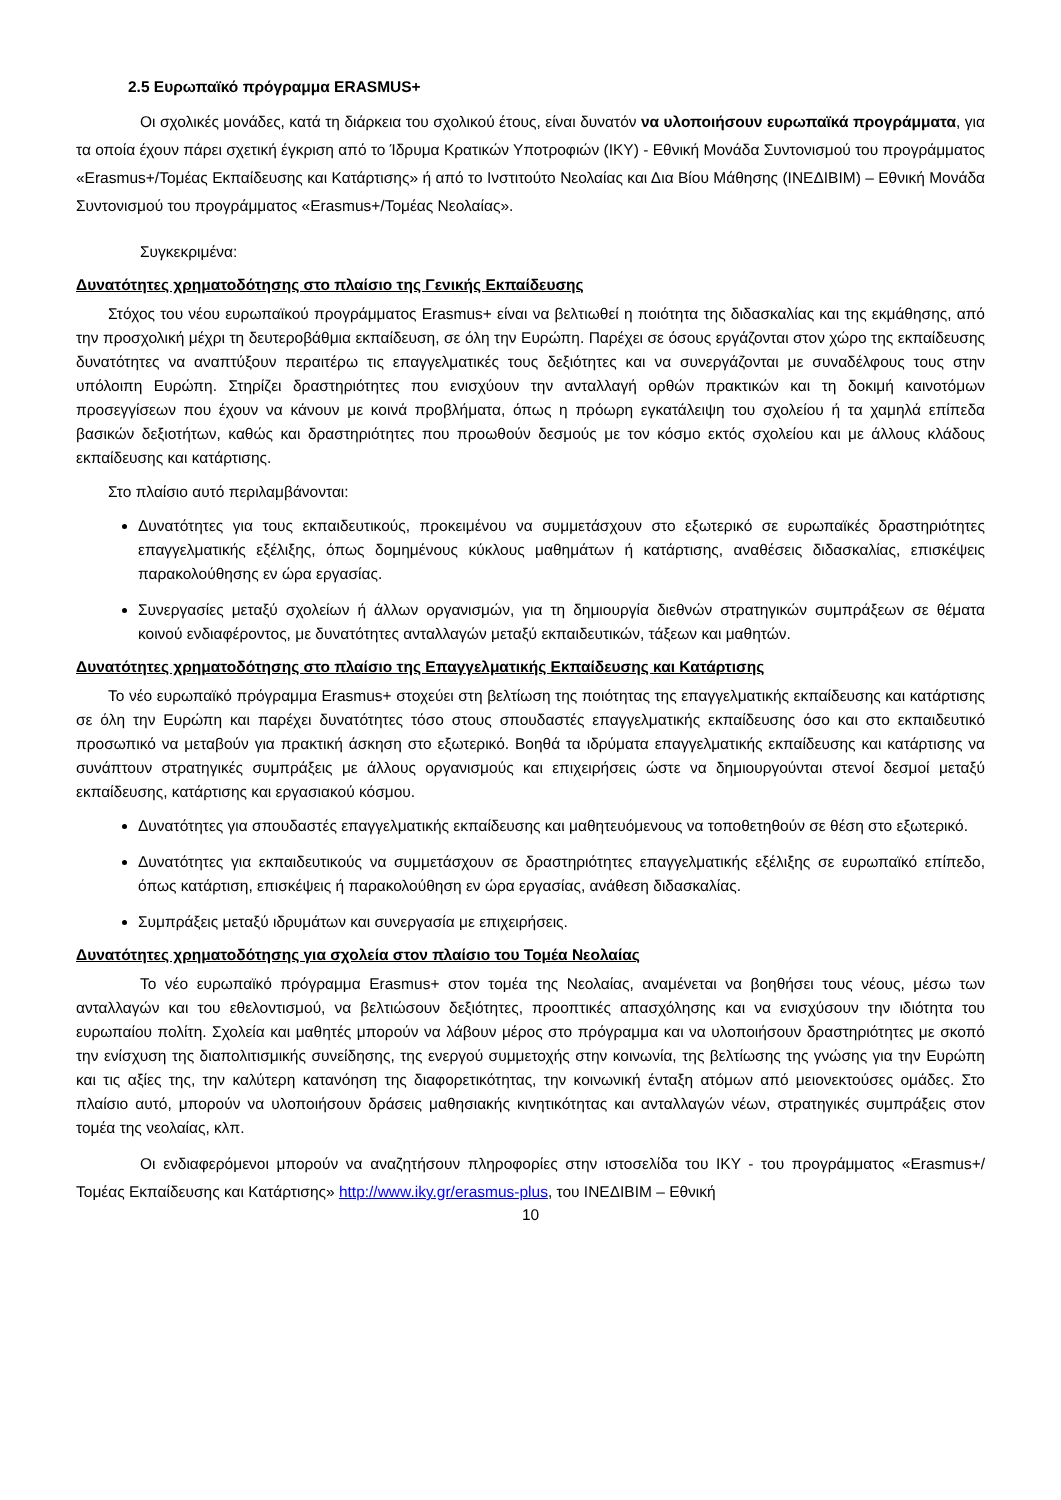2.5 Ευρωπαϊκό πρόγραμμα ERASMUS+
Οι σχολικές μονάδες, κατά τη διάρκεια του σχολικού έτους, είναι δυνατόν να υλοποιήσουν ευρωπαϊκά προγράμματα, για τα οποία έχουν πάρει σχετική έγκριση από το Ίδρυμα Κρατικών Υποτροφιών (ΙΚΥ) - Εθνική Μονάδα Συντονισμού του προγράμματος «Erasmus+/Τομέας Εκπαίδευσης και Κατάρτισης» ή από το Ινστιτούτο Νεολαίας και Δια Βίου Μάθησης (ΙΝΕΔΙΒΙΜ) – Εθνική Μονάδα Συντονισμού του προγράμματος «Erasmus+/Τομέας Νεολαίας».
Συγκεκριμένα:
Δυνατότητες χρηματοδότησης στο πλαίσιο της Γενικής Εκπαίδευσης
Στόχος του νέου ευρωπαϊκού προγράμματος Erasmus+ είναι να βελτιωθεί η ποιότητα της διδασκαλίας και της εκμάθησης, από την προσχολική μέχρι τη δευτεροβάθμια εκπαίδευση, σε όλη την Ευρώπη. Παρέχει σε όσους εργάζονται στον χώρο της εκπαίδευσης δυνατότητες να αναπτύξουν περαιτέρω τις επαγγελματικές τους δεξιότητες και να συνεργάζονται με συναδέλφους τους στην υπόλοιπη Ευρώπη. Στηρίζει δραστηριότητες που ενισχύουν την ανταλλαγή ορθών πρακτικών και τη δοκιμή καινοτόμων προσεγγίσεων που έχουν να κάνουν με κοινά προβλήματα, όπως η πρόωρη εγκατάλειψη του σχολείου ή τα χαμηλά επίπεδα βασικών δεξιοτήτων, καθώς και δραστηριότητες που προωθούν δεσμούς με τον κόσμο εκτός σχολείου και με άλλους κλάδους εκπαίδευσης και κατάρτισης.
Στο πλαίσιο αυτό περιλαμβάνονται:
Δυνατότητες για τους εκπαιδευτικούς, προκειμένου να συμμετάσχουν στο εξωτερικό σε ευρωπαϊκές δραστηριότητες επαγγελματικής εξέλιξης, όπως δομημένους κύκλους μαθημάτων ή κατάρτισης, αναθέσεις διδασκαλίας, επισκέψεις παρακολούθησης εν ώρα εργασίας.
Συνεργασίες μεταξύ σχολείων ή άλλων οργανισμών, για τη δημιουργία διεθνών στρατηγικών συμπράξεων σε θέματα κοινού ενδιαφέροντος, με δυνατότητες ανταλλαγών μεταξύ εκπαιδευτικών, τάξεων και μαθητών.
Δυνατότητες χρηματοδότησης στο πλαίσιο της Επαγγελματικής Εκπαίδευσης και Κατάρτισης
Το νέο ευρωπαϊκό πρόγραμμα Erasmus+ στοχεύει στη βελτίωση της ποιότητας της επαγγελματικής εκπαίδευσης και κατάρτισης σε όλη την Ευρώπη και παρέχει δυνατότητες τόσο στους σπουδαστές επαγγελματικής εκπαίδευσης όσο και στο εκπαιδευτικό προσωπικό να μεταβούν για πρακτική άσκηση στο εξωτερικό. Βοηθά τα ιδρύματα επαγγελματικής εκπαίδευσης και κατάρτισης να συνάπτουν στρατηγικές συμπράξεις με άλλους οργανισμούς και επιχειρήσεις ώστε να δημιουργούνται στενοί δεσμοί μεταξύ εκπαίδευσης, κατάρτισης και εργασιακού κόσμου.
Δυνατότητες για σπουδαστές επαγγελματικής εκπαίδευσης και μαθητευόμενους να τοποθετηθούν σε θέση στο εξωτερικό.
Δυνατότητες για εκπαιδευτικούς να συμμετάσχουν σε δραστηριότητες επαγγελματικής εξέλιξης σε ευρωπαϊκό επίπεδο, όπως κατάρτιση, επισκέψεις ή παρακολούθηση εν ώρα εργασίας, ανάθεση διδασκαλίας.
Συμπράξεις μεταξύ ιδρυμάτων και συνεργασία με επιχειρήσεις.
Δυνατότητες χρηματοδότησης για σχολεία στον πλαίσιο του Τομέα Νεολαίας
Το νέο ευρωπαϊκό πρόγραμμα Erasmus+ στον τομέα της Νεολαίας, αναμένεται να βοηθήσει τους νέους, μέσω των ανταλλαγών και του εθελοντισμού, να βελτιώσουν δεξιότητες, προοπτικές απασχόλησης και να ενισχύσουν την ιδιότητα του ευρωπαίου πολίτη. Σχολεία και μαθητές μπορούν να λάβουν μέρος στο πρόγραμμα και να υλοποιήσουν δραστηριότητες με σκοπό την ενίσχυση της διαπολιτισμικής συνείδησης, της ενεργού συμμετοχής στην κοινωνία, της βελτίωσης της γνώσης για την Ευρώπη και τις αξίες της, την καλύτερη κατανόηση της διαφορετικότητας, την κοινωνική ένταξη ατόμων από μειονεκτούσες ομάδες. Στο πλαίσιο αυτό, μπορούν να υλοποιήσουν δράσεις μαθησιακής κινητικότητας και ανταλλαγών νέων, στρατηγικές συμπράξεις στον τομέα της νεολαίας, κλπ.
Οι ενδιαφερόμενοι μπορούν να αναζητήσουν πληροφορίες στην ιστοσελίδα του ΙΚΥ - του προγράμματος «Erasmus+/Τομέας Εκπαίδευσης και Κατάρτισης» http://www.iky.gr/erasmus-plus, του ΙΝΕΔΙΒΙΜ – Εθνική
10